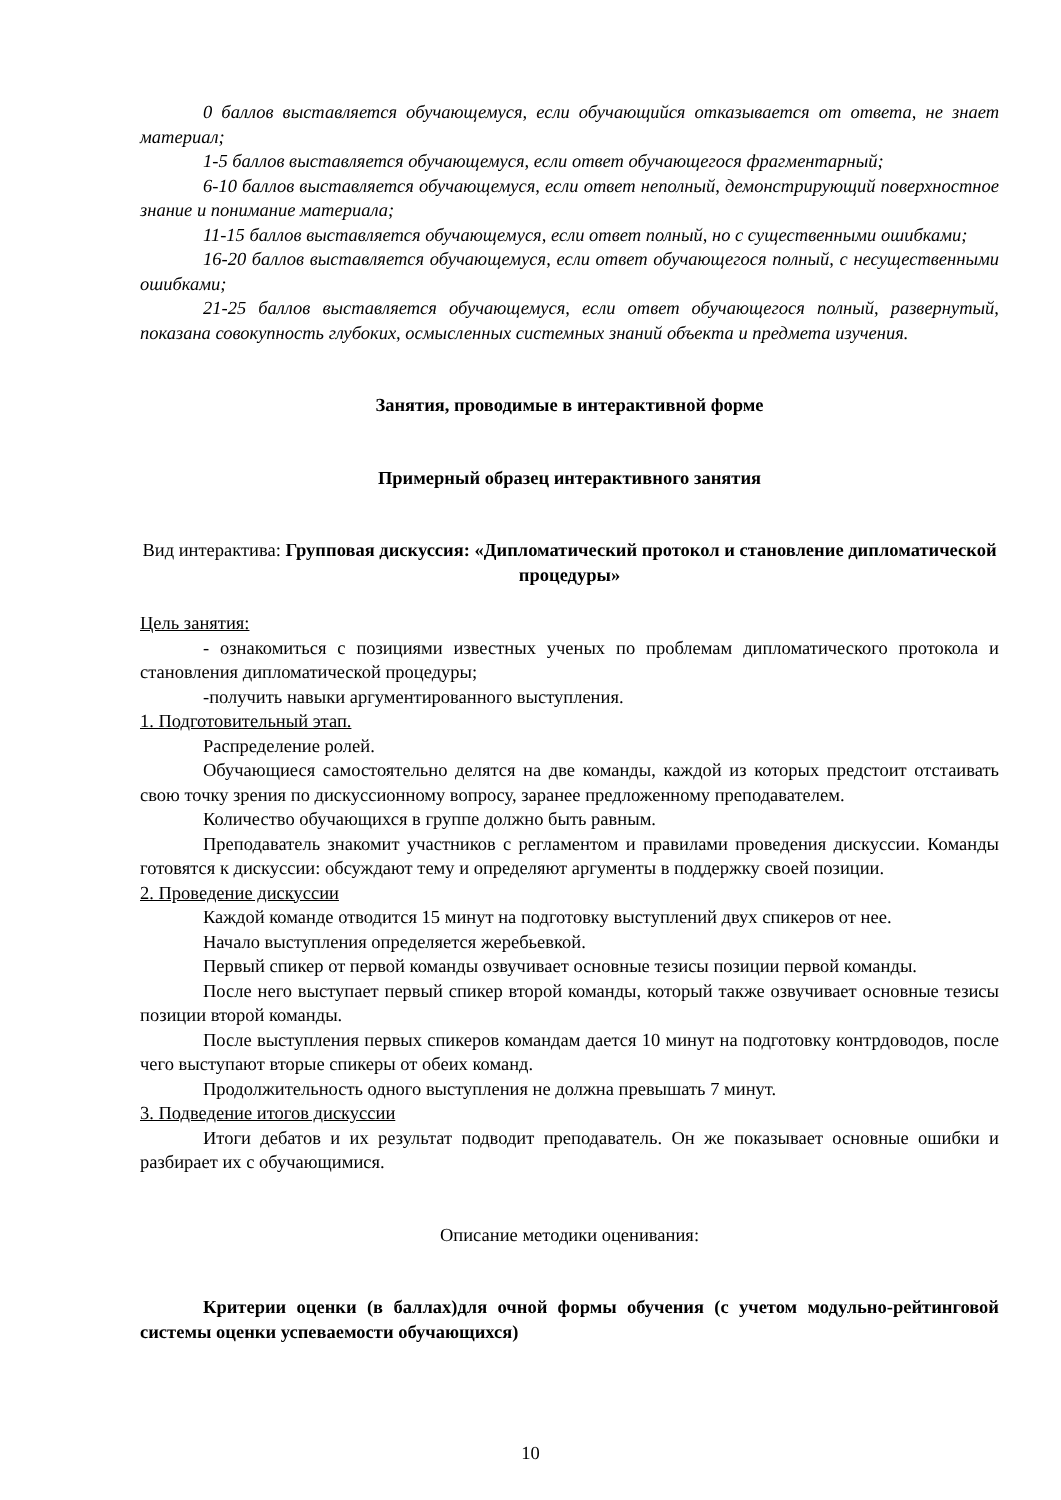0 баллов выставляется обучающемуся, если обучающийся отказывается от ответа, не знает материал;
1-5 баллов выставляется обучающемуся, если ответ обучающегося фрагментарный;
6-10 баллов выставляется обучающемуся, если ответ неполный, демонстрирующий поверхностное знание и понимание материала;
11-15 баллов выставляется обучающемуся, если ответ полный, но с существенными ошибками;
16-20 баллов выставляется обучающемуся, если ответ обучающегося полный, с несущественными ошибками;
21-25 баллов выставляется обучающемуся, если ответ обучающегося полный, развернутый, показана совокупность глубоких, осмысленных системных знаний объекта и предмета изучения.
Занятия, проводимые в интерактивной форме
Примерный образец интерактивного занятия
Вид интерактива: Групповая дискуссия: «Дипломатический протокол и становление дипломатической процедуры»
Цель занятия:
- ознакомиться с позициями известных ученых по проблемам дипломатического протокола и становления дипломатической процедуры;
-получить навыки аргументированного выступления.
1. Подготовительный этап.
Распределение ролей.
Обучающиеся самостоятельно делятся на две команды, каждой из которых предстоит отстаивать свою точку зрения по дискуссионному вопросу, заранее предложенному преподавателем.
Количество обучающихся в группе должно быть равным.
Преподаватель знакомит участников с регламентом и правилами проведения дискуссии. Команды готовятся к дискуссии: обсуждают тему и определяют аргументы в поддержку своей позиции.
2. Проведение дискуссии
Каждой команде отводится 15 минут на подготовку выступлений двух спикеров от нее.
Начало выступления определяется жеребьевкой.
Первый спикер от первой команды озвучивает основные тезисы позиции первой команды.
После него выступает первый спикер второй команды, который также озвучивает основные тезисы позиции второй команды.
После выступления первых спикеров командам дается 10 минут на подготовку контрдоводов, после чего выступают вторые спикеры от обеих команд.
Продолжительность одного выступления не должна превышать 7 минут.
3. Подведение итогов дискуссии
Итоги дебатов и их результат подводит преподаватель. Он же показывает основные ошибки и разбирает их с обучающимися.
Описание методики оценивания:
Критерии оценки (в баллах)для очной формы обучения (с учетом модульно-рейтинговой системы оценки успеваемости обучающихся)
10